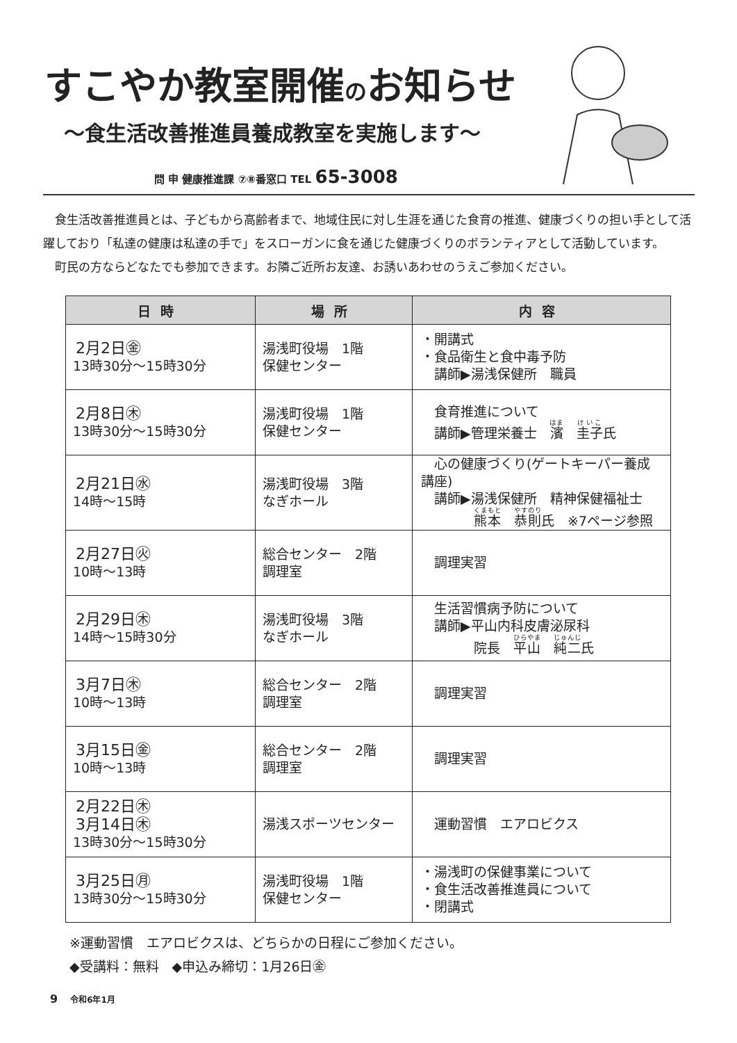すこやか教室開催のお知らせ
～食生活改善推進員養成教室を実施します～
問 申 健康推進課 ⑦⑧番窓口 TEL 65-3008
食生活改善推進員とは、子どもから高齢者まで、地域住民に対し生涯を通じた食育の推進、健康づくりの担い手として活躍しており「私達の健康は私達の手で」をスローガンに食を通じた健康づくりのボランティアとして活動しています。
町民の方ならどなたでも参加できます。お隣ご近所お友達、お誘いあわせのうえご参加ください。
| 日時 | 場所 | 内容 |
| --- | --- | --- |
| 2月2日㊎ 13時30分～15時30分 | 湯浅町役場 1階 保健センター | ・開講式 ・食品衛生と食中毒予防 講師▶湯浅保健所 職員 |
| 2月8日㊍ 13時30分～15時30分 | 湯浅町役場 1階 保健センター | 食育推進について 講師▶管理栄養士 濱 圭子 氏 |
| 2月21日㊌ 14時～15時 | 湯浅町役場 3階 なぎホール | 心の健康づくり(ゲートキーパー養成講座) 講師▶湯浅保健所 精神保健福祉士 熊本 恭則 氏 ※7ページ参照 |
| 2月27日㊋ 10時～13時 | 総合センター 2階 調理室 | 調理実習 |
| 2月29日㊍ 14時～15時30分 | 湯浅町役場 3階 なぎホール | 生活習慣病予防について 講師▶平山内科皮膚泌尿科 院長 平山 純二 氏 |
| 3月7日㊍ 10時～13時 | 総合センター 2階 調理室 | 調理実習 |
| 3月15日㊎ 10時～13時 | 総合センター 2階 調理室 | 調理実習 |
| 2月22日㊍ 3月14日㊍ 13時30分～15時30分 | 湯浅スポーツセンター | 運動習慣 エアロビクス |
| 3月25日㊊ 13時30分～15時30分 | 湯浅町役場 1階 保健センター | ・湯浅町の保健事業について ・食生活改善推進員について ・閉講式 |
※運動習慣　エアロビクスは、どちらかの日程にご参加ください。
◆受講料：無料　◆申込み締切：1月26日㊎
9 令和6年1月